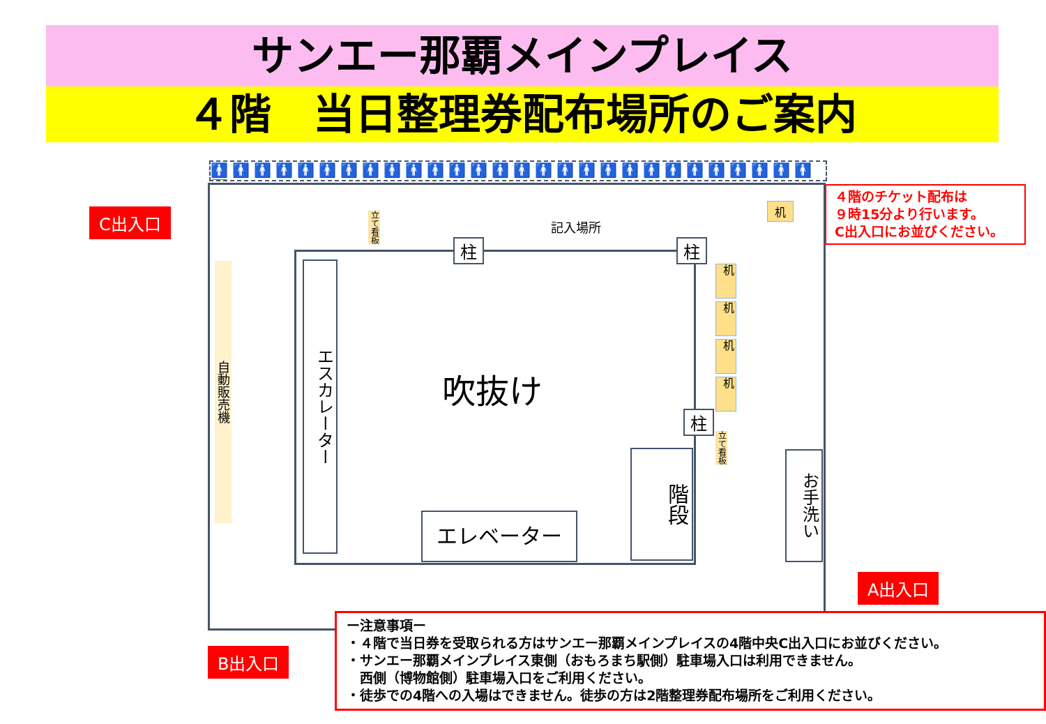サンエー那覇メインプレイス
４階　当日整理券配布場所のご案内
🚹🚹🚹🚹🚹🚹🚹🚹🚹🚹🚹🚹🚹🚹🚹🚹🚹🚹🚹🚹🚹🚹🚹🚹🚹🚹🚹🚹🚹
C出入口
A出入口
B出入口
４階のチケット配布は
９時15分より行います。
C出入口にお並びください。
自動販売機
エスカレーター
吹抜け
エレベーター
階段
お手洗い
柱 柱
柱
記入場所
立て看板
立て看板
机
机
机
机
机
ー注意事項ー
・４階で当日券を受取られる方はサンエー那覇メインプレイスの4階中央C出入口にお並びください。
・サンエー那覇メインプレイス東側（おもろまち駅側）駐車場入口は利用できません。
　西側（博物館側）駐車場入口をご利用ください。
・徒歩での4階への入場はできません。徒歩の方は2階整理券配布場所をご利用ください。